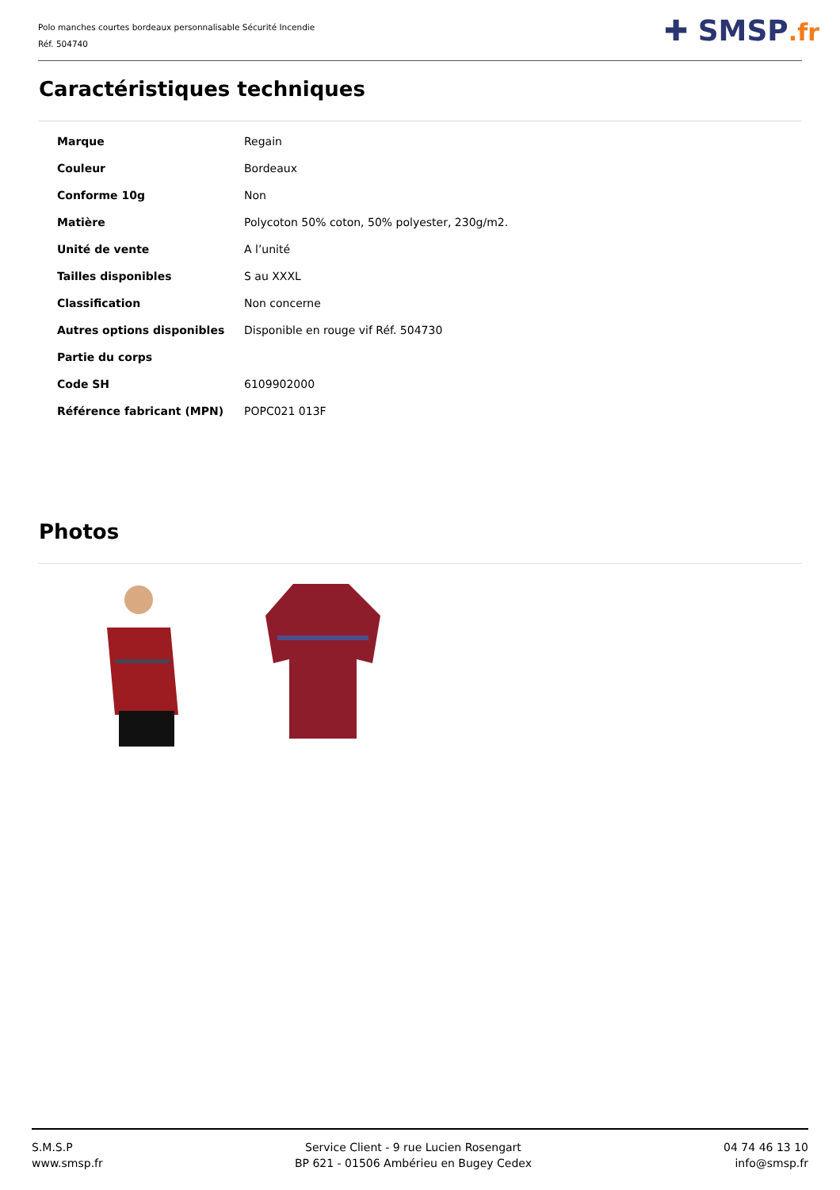Polo manches courtes bordeaux personnalisable Sécurité Incendie
Réf. 504740
✚ SMSP.fr
Caractéristiques techniques
| Marque | Regain |
| Couleur | Bordeaux |
| Conforme 10g | Non |
| Matière | Polycoton 50% coton, 50% polyester, 230g/m2. |
| Unité de vente | A l’unité |
| Tailles disponibles | S au XXXL |
| Classification | Non concerne |
| Autres options disponibles | Disponible en rouge vif Réf. 504730 |
| Partie du corps | |
| Code SH | 6109902000 |
| Référence fabricant (MPN) | POPC021 013F |
Photos
S.M.S.P
www.smsp.fr
Service Client - 9 rue Lucien Rosengart
BP 621 - 01506 Ambérieu en Bugey Cedex
04 74 46 13 10
info@smsp.fr